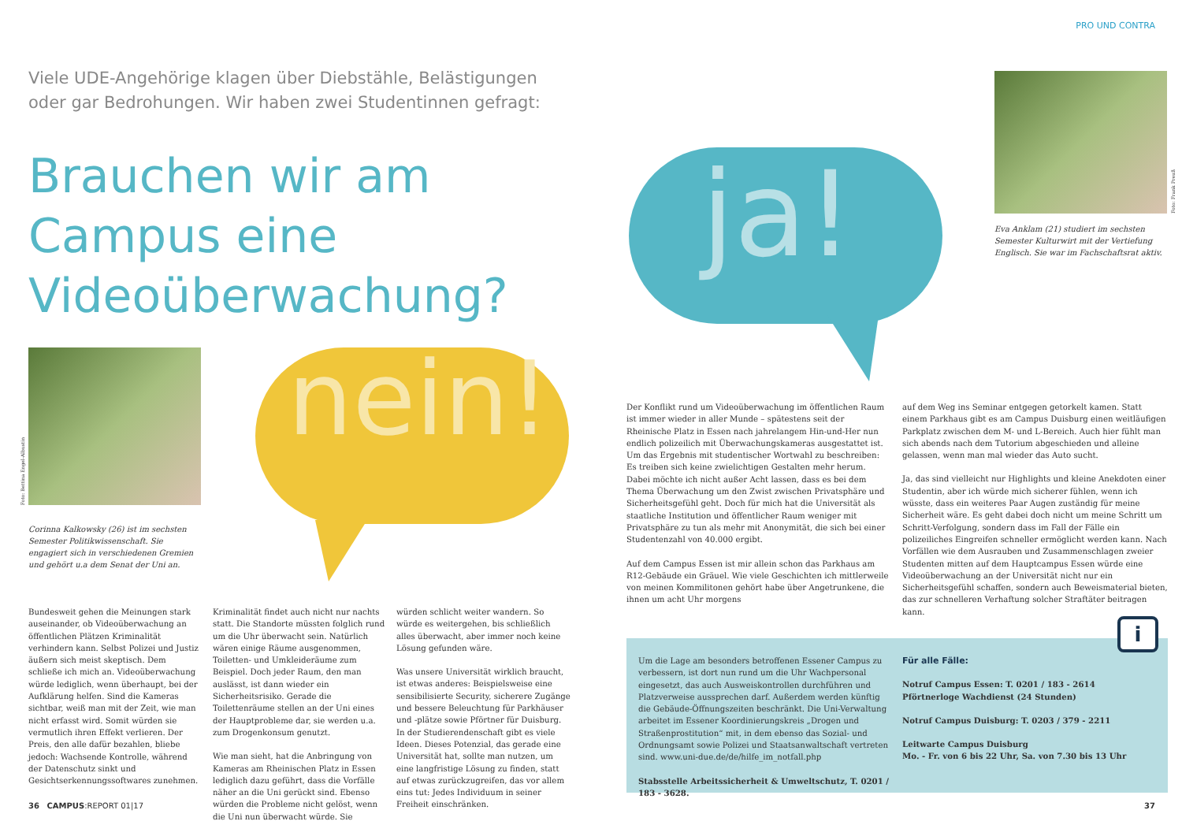PRO UND CONTRA
Viele UDE-Angehörige klagen über Diebstähle, Belästigungen oder gar Bedrohungen. Wir haben zwei Studentinnen gefragt:
Brauchen wir am Campus eine Videoüberwachung?
ja!
nein!
Foto: Frank Preuß
Eva Anklam (21) studiert im sechsten Semester Kulturwirt mit der Vertiefung Englisch. Sie war im Fachschaftsrat aktiv.
Foto: Bettina Engel-Albustin
Corinna Kalkowsky (26) ist im sechsten Semester Politikwissenschaft. Sie engagiert sich in verschiedenen Gremien und gehört u.a dem Senat der Uni an.
Der Konflikt rund um Videoüberwachung im öffentlichen Raum ist immer wieder in aller Munde – spätestens seit der Rheinische Platz in Essen nach jahrelangem Hin-und-Her nun endlich polizeilich mit Überwachungskameras ausgestattet ist. Um das Ergebnis mit studentischer Wortwahl zu beschreiben: Es treiben sich keine zwielichtigen Gestalten mehr herum. Dabei möchte ich nicht außer Acht lassen, dass es bei dem Thema Überwachung um den Zwist zwischen Privatsphäre und Sicherheitsgefühl geht. Doch für mich hat die Universität als staatliche Institution und öffentlicher Raum weniger mit Privatsphäre zu tun als mehr mit Anonymität, die sich bei einer Studentenzahl von 40.000 ergibt.
Auf dem Campus Essen ist mir allein schon das Parkhaus am R12-Gebäude ein Gräuel. Wie viele Geschichten ich mittlerweile von meinen Kommilitonen gehört habe über Angetrunkene, die ihnen um acht Uhr morgens
auf dem Weg ins Seminar entgegen getorkelt kamen. Statt einem Parkhaus gibt es am Campus Duisburg einen weitläufigen Parkplatz zwischen dem M- und L-Bereich. Auch hier fühlt man sich abends nach dem Tutorium abgeschieden und alleine gelassen, wenn man mal wieder das Auto sucht.
Ja, das sind vielleicht nur Highlights und kleine Anekdoten einer Studentin, aber ich würde mich sicherer fühlen, wenn ich wüsste, dass ein weiteres Paar Augen zuständig für meine Sicherheit wäre. Es geht dabei doch nicht um meine Schritt um Schritt-Verfolgung, sondern dass im Fall der Fälle ein polizeiliches Eingreifen schneller ermöglicht werden kann. Nach Vorfällen wie dem Ausrauben und Zusammenschlagen zweier Studenten mitten auf dem Hauptcampus Essen würde eine Videoüberwachung an der Universität nicht nur ein Sicherheitsgefühl schaffen, sondern auch Beweismaterial bieten, das zur schnelleren Verhaftung solcher Straftäter beitragen kann.
Bundesweit gehen die Meinungen stark auseinander, ob Videoüberwachung an öffentlichen Plätzen Kriminalität verhindern kann. Selbst Polizei und Justiz äußern sich meist skeptisch. Dem schließe ich mich an. Videoüberwachung würde lediglich, wenn überhaupt, bei der Aufklärung helfen. Sind die Kameras sichtbar, weiß man mit der Zeit, wie man nicht erfasst wird. Somit würden sie vermutlich ihren Effekt verlieren. Der Preis, den alle dafür bezahlen, bliebe jedoch: Wachsende Kontrolle, während der Datenschutz sinkt und Gesichtserkennungssoftwares zunehmen.
Kriminalität findet auch nicht nur nachts statt. Die Standorte müssten folglich rund um die Uhr überwacht sein. Natürlich wären einige Räume ausgenommen, Toiletten- und Umkleideräume zum Beispiel. Doch jeder Raum, den man auslässt, ist dann wieder ein Sicherheitsrisiko. Gerade die Toilettenräume stellen an der Uni eines der Hauptprobleme dar, sie werden u.a. zum Drogenkonsum genutzt.
Wie man sieht, hat die Anbringung von Kameras am Rheinischen Platz in Essen lediglich dazu geführt, dass die Vorfälle näher an die Uni gerückt sind. Ebenso würden die Probleme nicht gelöst, wenn die Uni nun überwacht würde. Sie
würden schlicht weiter wandern. So würde es weitergehen, bis schließlich alles überwacht, aber immer noch keine Lösung gefunden wäre.
Was unsere Universität wirklich braucht, ist etwas anderes: Beispielsweise eine sensibilisierte Security, sicherere Zugänge und bessere Beleuchtung für Parkhäuser und -plätze sowie Pförtner für Duisburg. In der Studierendenschaft gibt es viele Ideen. Dieses Potenzial, das gerade eine Universität hat, sollte man nutzen, um eine langfristige Lösung zu finden, statt auf etwas zurückzugreifen, das vor allem eins tut: Jedes Individuum in seiner Freiheit einschränken.
i
Um die Lage am besonders betroffenen Essener Campus zu verbessern, ist dort nun rund um die Uhr Wachpersonal eingesetzt, das auch Ausweiskontrollen durchführen und Platzverweise aussprechen darf. Außerdem werden künftig die Gebäude-Öffnungszeiten beschränkt. Die Uni-Verwaltung arbeitet im Essener Koordinierungskreis „Drogen und Straßenprostitution“ mit, in dem ebenso das Sozial- und Ordnungsamt sowie Polizei und Staatsanwaltschaft vertreten sind. www.uni-due.de/de/hilfe_im_notfall.php
Stabsstelle Arbeitssicherheit & Umweltschutz, T. 0201 / 183 - 3628.
Für alle Fälle:
Notruf Campus Essen: T. 0201 / 183 - 2614
Pförtnerloge Wachdienst (24 Stunden)
Notruf Campus Duisburg: T. 0203 / 379 - 2211
Leitwarte Campus Duisburg
Mo. - Fr. von 6 bis 22 Uhr, Sa. von 7.30 bis 13 Uhr
36 CAMPUS:REPORT 01|17 37